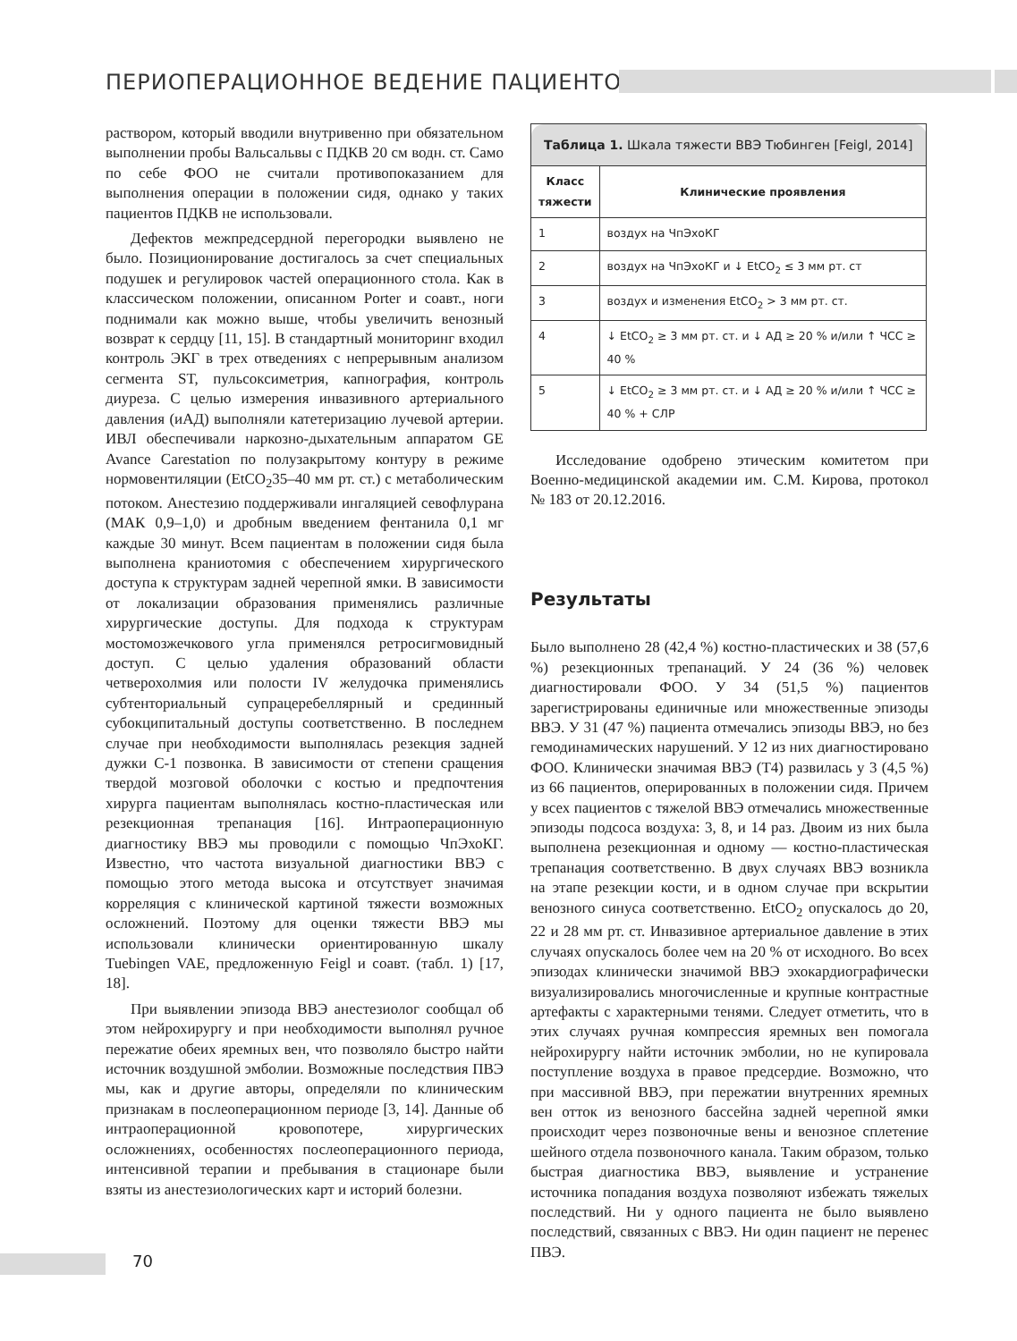ПЕРИОПЕРАЦИОННОЕ ВЕДЕНИЕ ПАЦИЕНТОВ
раствором, который вводили внутривенно при обязательном выполнении пробы Вальсальвы с ПДКВ 20 см водн. ст. Само по себе ФОО не считали противопоказанием для выполнения операции в положении сидя, однако у таких пациентов ПДКВ не использовали.
Дефектов межпредсердной перегородки выявлено не было. Позиционирование достигалось за счет специальных подушек и регулировок частей операционного стола. Как в классическом положении, описанном Porter и соавт., ноги поднимали как можно выше, чтобы увеличить венозный возврат к сердцу [11, 15]. В стандартный мониторинг входил контроль ЭКГ в трех отведениях с непрерывным анализом сегмента ST, пульсоксиметрия, капнография, контроль диуреза. С целью измерения инвазивного артериального давления (иАД) выполняли катетеризацию лучевой артерии. ИВЛ обеспечивали наркозно-дыхательным аппаратом GE Avance Carestation по полузакрытому контуру в режиме нормовентиляции (EtCO<sub>2</sub>35–40 мм рт. ст.) с метаболическим потоком. Анестезию поддерживали ингаляцией севофлурана (МАК 0,9–1,0) и дробным введением фентанила 0,1 мг каждые 30 минут. Всем пациентам в положении сидя была выполнена краниотомия с обеспечением хирургического доступа к структурам задней черепной ямки. В зависимости от локализации образования применялись различные хирургические доступы. Для подхода к структурам мостомозжечкового угла применялся ретросигмовидный доступ. С целью удаления образований области четверохолмия или полости IV желудочка применялись субтенториальный супрацеребеллярный и срединный субокципитальный доступы соответственно. В последнем случае при необходимости выполнялась резекция задней дужки С-1 позвонка. В зависимости от степени сращения твердой мозговой оболочки с костью и предпочтения хирурга пациентам выполнялась костно-пластическая или резекционная трепанация [16]. Интраоперационную диагностику ВВЭ мы проводили с помощью ЧпЭхоКГ. Известно, что частота визуальной диагностики ВВЭ с помощью этого метода высока и отсутствует значимая корреляция с клинической картиной тяжести возможных осложнений. Поэтому для оценки тяжести ВВЭ мы использовали клинически ориентированную шкалу Tuebingen VAE, предложенную Feigl и соавт. (табл. 1) [17, 18].
При выявлении эпизода ВВЭ анестезиолог сообщал об этом нейрохирургу и при необходимости выполнял ручное пережатие обеих яремных вен, что позволяло быстро найти источник воздушной эмболии. Возможные последствия ПВЭ мы, как и другие авторы, определяли по клиническим признакам в послеоперационном периоде [3, 14]. Данные об интраоперационной кровопотере, хирургических осложнениях, особенностях послеоперационного периода, интенсивной терапии и пребывания в стационаре были взяты из анестезиологических карт и историй болезни.
| Таблица 1. Шкала тяжести ВВЭ Тюбинген [Feigl, 2014] | |
| Класс тяжести | Клинические проявления |
| 1 | воздух на ЧпЭхоКГ |
| 2 | воздух на ЧпЭхоКГ и ↓ EtCO<sub>2</sub> ≤ 3 мм рт. ст |
| 3 | воздух и изменения EtCO<sub>2</sub> > 3 мм рт. ст. |
| 4 | ↓ EtCO<sub>2</sub> ≥ 3 мм рт. ст. и ↓ АД ≥ 20 % и/или ↑ ЧСС ≥ 40 % |
| 5 | ↓ EtCO<sub>2</sub> ≥ 3 мм рт. ст. и ↓ АД ≥ 20 % и/или ↑ ЧСС ≥ 40 % + СЛР |
Исследование одобрено этическим комитетом при Военно-медицинской академии им. С.М. Кирова, протокол № 183 от 20.12.2016.
Результаты
Было выполнено 28 (42,4 %) костно-пластических и 38 (57,6 %) резекционных трепанаций. У 24 (36 %) человек диагностировали ФОО. У 34 (51,5 %) пациентов зарегистрированы единичные или множественные эпизоды ВВЭ. У 31 (47 %) пациента отмечались эпизоды ВВЭ, но без гемодинамических нарушений. У 12 из них диагностировано ФОО. Клинически значимая ВВЭ (Т4) развилась у 3 (4,5 %) из 66 пациентов, оперированных в положении сидя. Причем у всех пациентов с тяжелой ВВЭ отмечались множественные эпизоды подсоса воздуха: 3, 8, и 14 раз. Двоим из них была выполнена резекционная и одному — костно-пластическая трепанация соответственно. В двух случаях ВВЭ возникла на этапе резекции кости, и в одном случае при вскрытии венозного синуса соответственно. EtCO<sub>2</sub> опускалось до 20, 22 и 28 мм рт. ст. Инвазивное артериальное давление в этих случаях опускалось более чем на 20 % от исходного. Во всех эпизодах клинически значимой ВВЭ эхокардиографически визуализировались многочисленные и крупные контрастные артефакты с характерными тенями. Следует отметить, что в этих случаях ручная компрессия яремных вен помогала нейрохирургу найти источник эмболии, но не купировала поступление воздуха в правое предсердие. Возможно, что при массивной ВВЭ, при пережатии внутренних яремных вен отток из венозного бассейна задней черепной ямки происходит через позвоночные вены и венозное сплетение шейного отдела позвоночного канала. Таким образом, только быстрая диагностика ВВЭ, выявление и устранение источника попадания воздуха позволяют избежать тяжелых последствий. Ни у одного пациента не было выявлено последствий, связанных с ВВЭ. Ни один пациент не перенес ПВЭ.
70